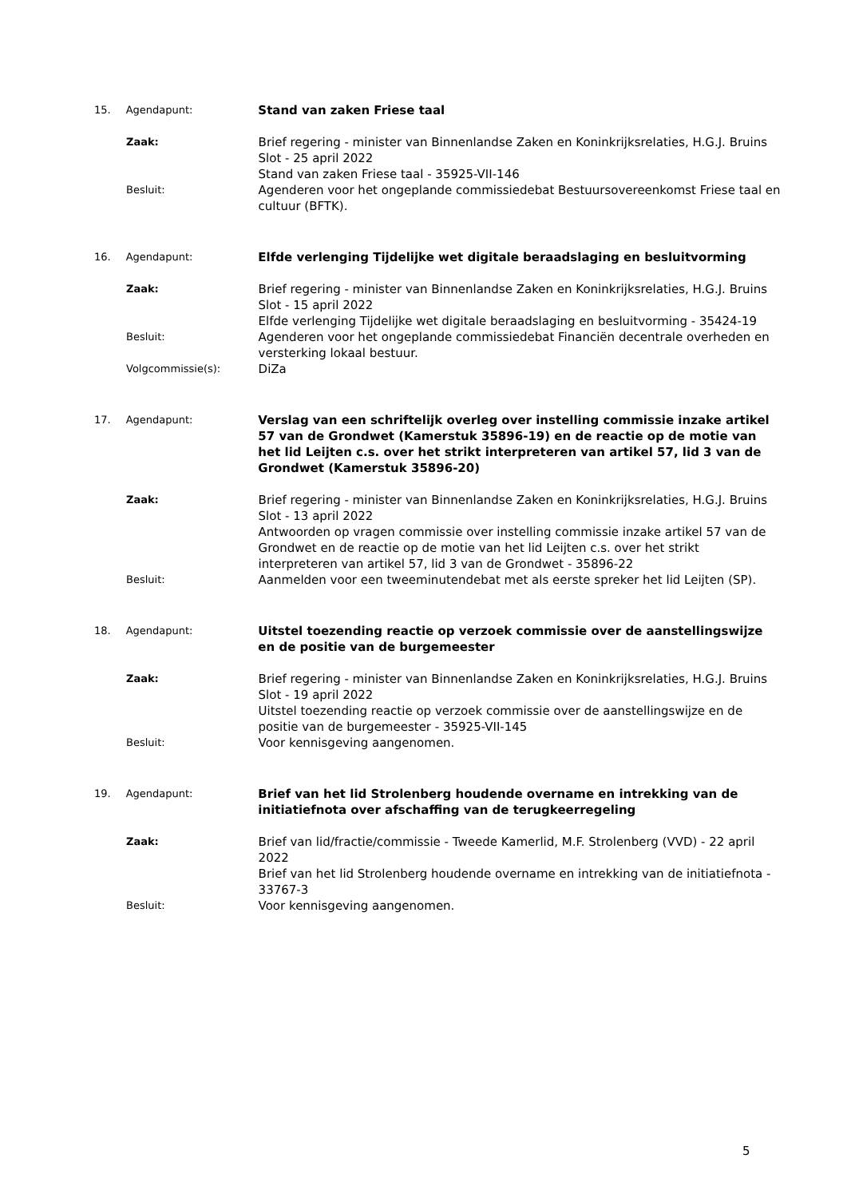15. Agendapunt:
Stand van zaken Friese taal
Zaak:
Brief regering - minister van Binnenlandse Zaken en Koninkrijksrelaties, H.G.J. Bruins Slot - 25 april 2022
Stand van zaken Friese taal - 35925-VII-146
Besluit:
Agenderen voor het ongeplande commissiedebat Bestuursovereenkomst Friese taal en cultuur (BFTK).
16. Agendapunt:
Elfde verlenging Tijdelijke wet digitale beraadslaging en besluitvorming
Zaak:
Brief regering - minister van Binnenlandse Zaken en Koninkrijksrelaties, H.G.J. Bruins Slot - 15 april 2022
Elfde verlenging Tijdelijke wet digitale beraadslaging en besluitvorming - 35424-19
Besluit:
Agenderen voor het ongeplande commissiedebat Financiën decentrale overheden en versterking lokaal bestuur.
Volgcommissie(s):
DiZa
17. Agendapunt:
Verslag van een schriftelijk overleg over instelling commissie inzake artikel 57 van de Grondwet (Kamerstuk 35896-19) en de reactie op de motie van het lid Leijten c.s. over het strikt interpreteren van artikel 57, lid 3 van de Grondwet (Kamerstuk 35896-20)
Zaak:
Brief regering - minister van Binnenlandse Zaken en Koninkrijksrelaties, H.G.J. Bruins Slot - 13 april 2022
Antwoorden op vragen commissie over instelling commissie inzake artikel 57 van de Grondwet en de reactie op de motie van het lid Leijten c.s. over het strikt interpreteren van artikel 57, lid 3 van de Grondwet - 35896-22
Besluit:
Aanmelden voor een tweeminutendebat met als eerste spreker het lid Leijten (SP).
18. Agendapunt:
Uitstel toezending reactie op verzoek commissie over de aanstellingswijze en de positie van de burgemeester
Zaak:
Brief regering - minister van Binnenlandse Zaken en Koninkrijksrelaties, H.G.J. Bruins Slot - 19 april 2022
Uitstel toezending reactie op verzoek commissie over de aanstellingswijze en de positie van de burgemeester - 35925-VII-145
Besluit:
Voor kennisgeving aangenomen.
19. Agendapunt:
Brief van het lid Strolenberg houdende overname en intrekking van de initiatiefnota over afschaffing van de terugkeerregeling
Zaak:
Brief van lid/fractie/commissie - Tweede Kamerlid, M.F. Strolenberg (VVD) - 22 april 2022
Brief van het lid Strolenberg houdende overname en intrekking van de initiatiefnota - 33767-3
Besluit:
Voor kennisgeving aangenomen.
5